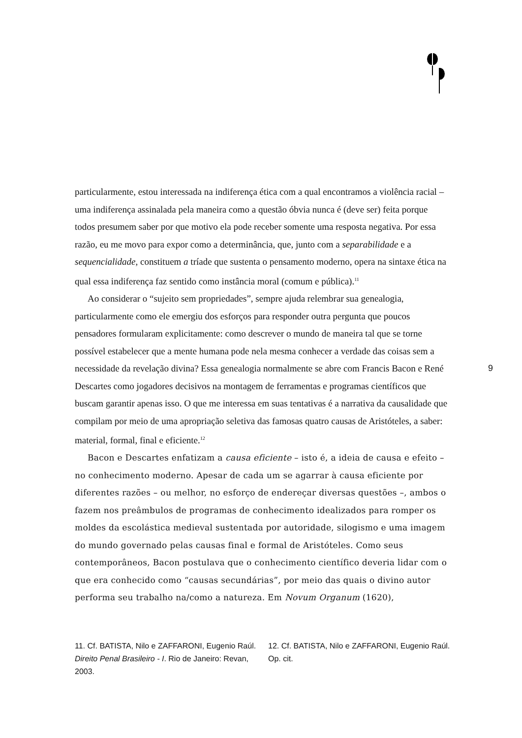particularmente, estou interessada na indiferença ética com a qual encontramos a violência racial – uma indiferença assinalada pela maneira como a questão óbvia nunca é (deve ser) feita porque todos presumem saber por que motivo ela pode receber somente uma resposta negativa. Por essa razão, eu me movo para expor como a determinância, que, junto com a separabilidade e a sequencialidade, constituem a tríade que sustenta o pensamento moderno, opera na sintaxe ética na qual essa indiferença faz sentido como instância moral (comum e pública).<sup>11</sup>
Ao considerar o “sujeito sem propriedades”, sempre ajuda relembrar sua genealogia, particularmente como ele emergiu dos esforços para responder outra pergunta que poucos pensadores formularam explicitamente: como descrever o mundo de maneira tal que se torne possível estabelecer que a mente humana pode nela mesma conhecer a verdade das coisas sem a necessidade da revelação divina? Essa genealogia normalmente se abre com Francis Bacon e René Descartes como jogadores decisivos na montagem de ferramentas e programas científicos que buscam garantir apenas isso. O que me interessa em suas tentativas é a narrativa da causalidade que compilam por meio de uma apropriação seletiva das famosas quatro causas de Aristóteles, a saber: material, formal, final e eficiente.<sup>12</sup>
Bacon e Descartes enfatizam a causa eficiente – isto é, a ideia de causa e efeito – no conhecimento moderno. Apesar de cada um se agarrar à causa eficiente por diferentes razões – ou melhor, no esforço de endereçar diversas questões –, ambos o fazem nos preâmbulos de programas de conhecimento idealizados para romper os moldes da escolástica medieval sustentada por autoridade, silogismo e uma imagem do mundo governado pelas causas final e formal de Aristóteles. Como seus contemporâneos, Bacon postulava que o conhecimento científico deveria lidar com o que era conhecido como “causas secundárias”, por meio das quais o divino autor performa seu trabalho na/como a natureza. Em Novum Organum (1620),
9
11. Cf. BATISTA, Nilo e ZAFFARONI, Eugenio Raúl. Direito Penal Brasileiro - I. Rio de Janeiro: Revan, 2003.
12. Cf. BATISTA, Nilo e ZAFFARONI, Eugenio Raúl. Op. cit.